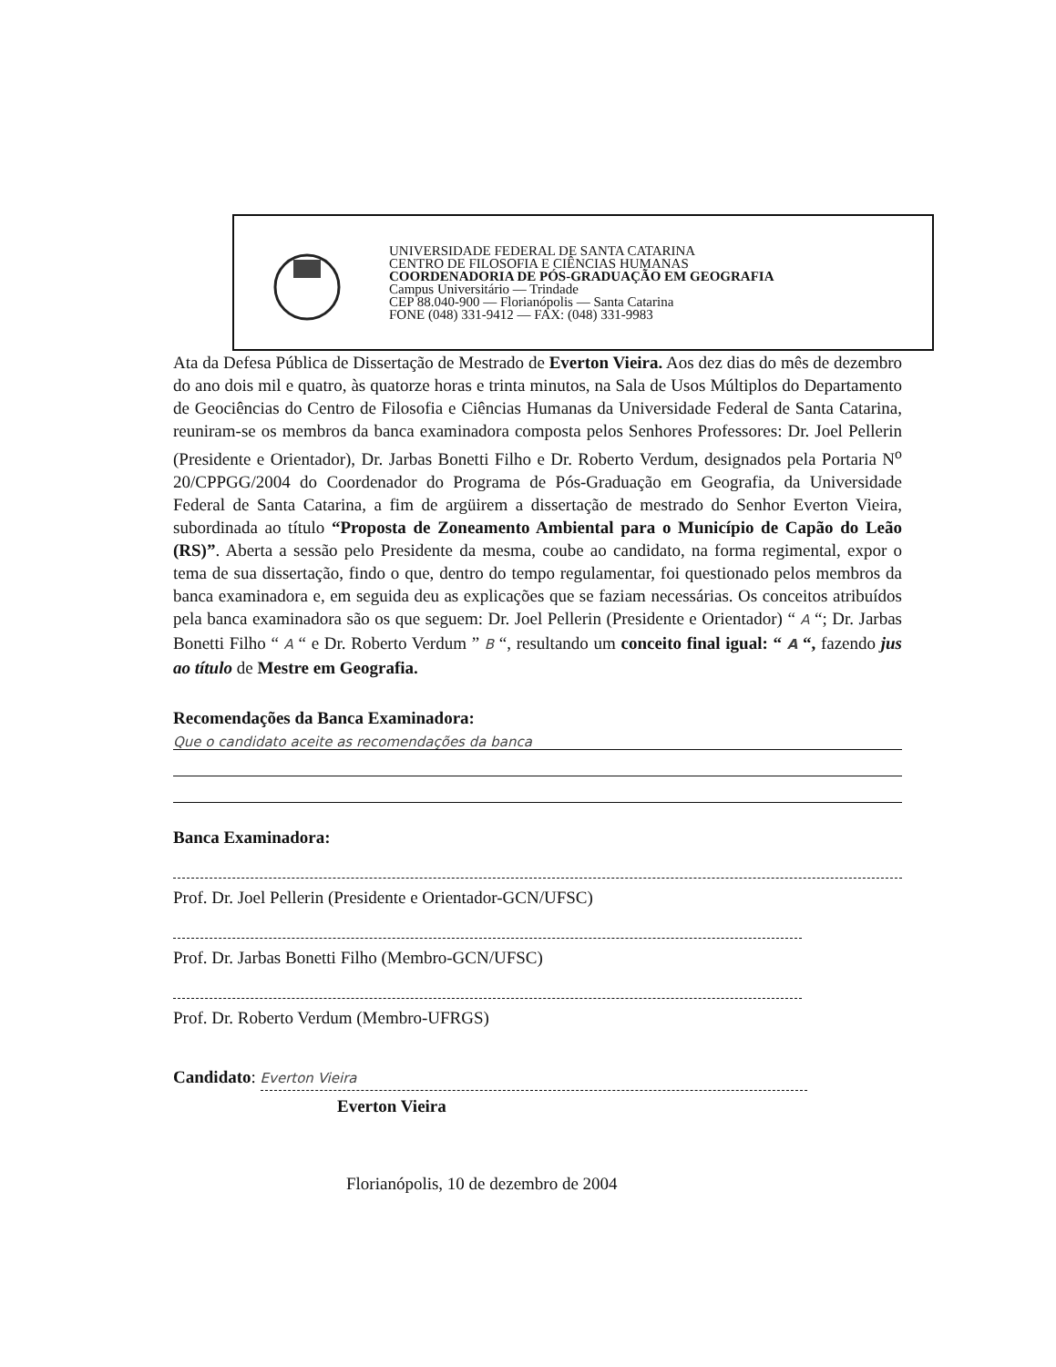UNIVERSIDADE FEDERAL DE SANTA CATARINA
CENTRO DE FILOSOFIA E CIÊNCIAS HUMANAS
COORDENADORIA DE PÓS-GRADUAÇÃO EM GEOGRAFIA
Campus Universitário — Trindade
CEP 88.040-900 — Florianópolis — Santa Catarina
FONE (048) 331-9412 — FAX: (048) 331-9983
Ata da Defesa Pública de Dissertação de Mestrado de Everton Vieira. Aos dez dias do mês de dezembro do ano dois mil e quatro, às quatorze horas e trinta minutos, na Sala de Usos Múltiplos do Departamento de Geociências do Centro de Filosofia e Ciências Humanas da Universidade Federal de Santa Catarina, reuniram-se os membros da banca examinadora composta pelos Senhores Professores: Dr. Joel Pellerin (Presidente e Orientador), Dr. Jarbas Bonetti Filho e Dr. Roberto Verdum, designados pela Portaria N<sup>o</sup> 20/CPPGG/2004 do Coordenador do Programa de Pós-Graduação em Geografia, da Universidade Federal de Santa Catarina, a fim de argüirem a dissertação de mestrado do Senhor Everton Vieira, subordinada ao título “Proposta de Zoneamento Ambiental para o Município de Capão do Leão (RS)”. Aberta a sessão pelo Presidente da mesma, coube ao candidato, na forma regimental, expor o tema de sua dissertação, findo o que, dentro do tempo regulamentar, foi questionado pelos membros da banca examinadora e, em seguida deu as explicações que se faziam necessárias. Os conceitos atribuídos pela banca examinadora são os que seguem: Dr. Joel Pellerin (Presidente e Orientador) “ A “; Dr. Jarbas Bonetti Filho “ A “ e Dr. Roberto Verdum ” B “, resultando um conceito final igual: “ A “, fazendo jus ao título de Mestre em Geografia.
Recomendações da Banca Examinadora:
Que o candidato aceite as recomendações da banca
Banca Examinadora:
Prof. Dr. Joel Pellerin (Presidente e Orientador-GCN/UFSC)
Prof. Dr. Jarbas Bonetti Filho (Membro-GCN/UFSC)
Prof. Dr. Roberto Verdum (Membro-UFRGS)
Candidato: Everton Vieira
Everton Vieira
Florianópolis, 10 de dezembro de 2004